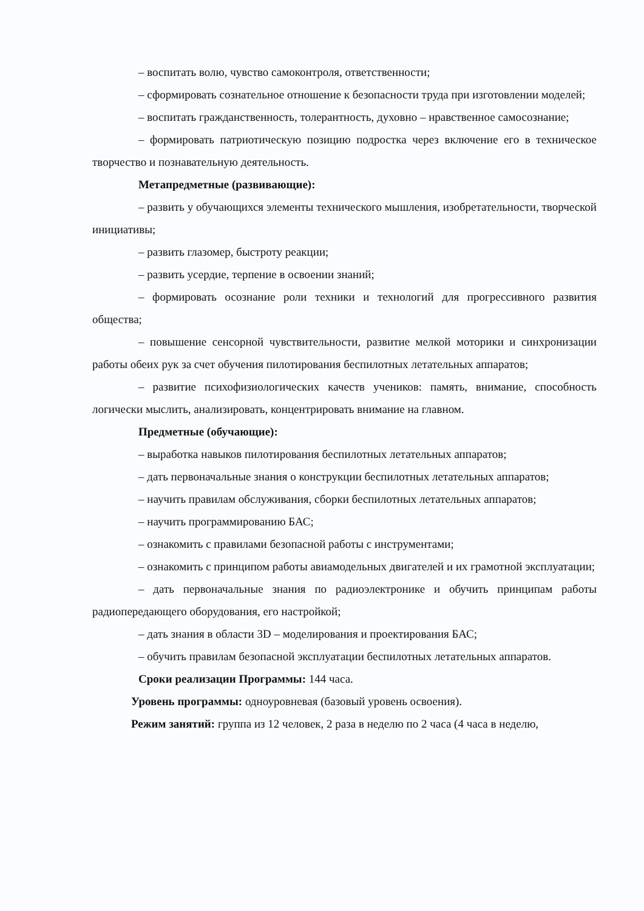– воспитать волю, чувство самоконтроля, ответственности;
– сформировать сознательное отношение к безопасности труда при изготовлении моделей;
– воспитать гражданственность, толерантность, духовно – нравственное самосознание;
– формировать патриотическую позицию подростка через включение его в техническое творчество и познавательную деятельность.
Метапредметные (развивающие):
– развить у обучающихся элементы технического мышления, изобретательности, творческой инициативы;
– развить глазомер, быстроту реакции;
– развить усердие, терпение в освоении знаний;
– формировать осознание роли техники и технологий для прогрессивного развития общества;
– повышение сенсорной чувствительности, развитие мелкой моторики и синхронизации работы обеих рук за счет обучения пилотирования беспилотных летательных аппаратов;
– развитие психофизиологических качеств учеников: память, внимание, способность логически мыслить, анализировать, концентрировать внимание на главном.
Предметные (обучающие):
– выработка навыков пилотирования беспилотных летательных аппаратов;
– дать первоначальные знания о конструкции беспилотных летательных аппаратов;
– научить правилам обслуживания, сборки беспилотных летательных аппаратов;
– научить программированию БАС;
– ознакомить с правилами безопасной работы с инструментами;
– ознакомить с принципом работы авиамодельных двигателей и их грамотной эксплуатации;
– дать первоначальные знания по радиоэлектронике и обучить принципам работы радиопередающего оборудования, его настройкой;
– дать знания в области 3D – моделирования и проектирования БАС;
– обучить правилам безопасной эксплуатации беспилотных летательных аппаратов.
Сроки реализации Программы: 144 часа.
Уровень программы: одноуровневая (базовый уровень освоения).
Режим занятий: группа из 12 человек, 2 раза в неделю по 2 часа (4 часа в неделю,